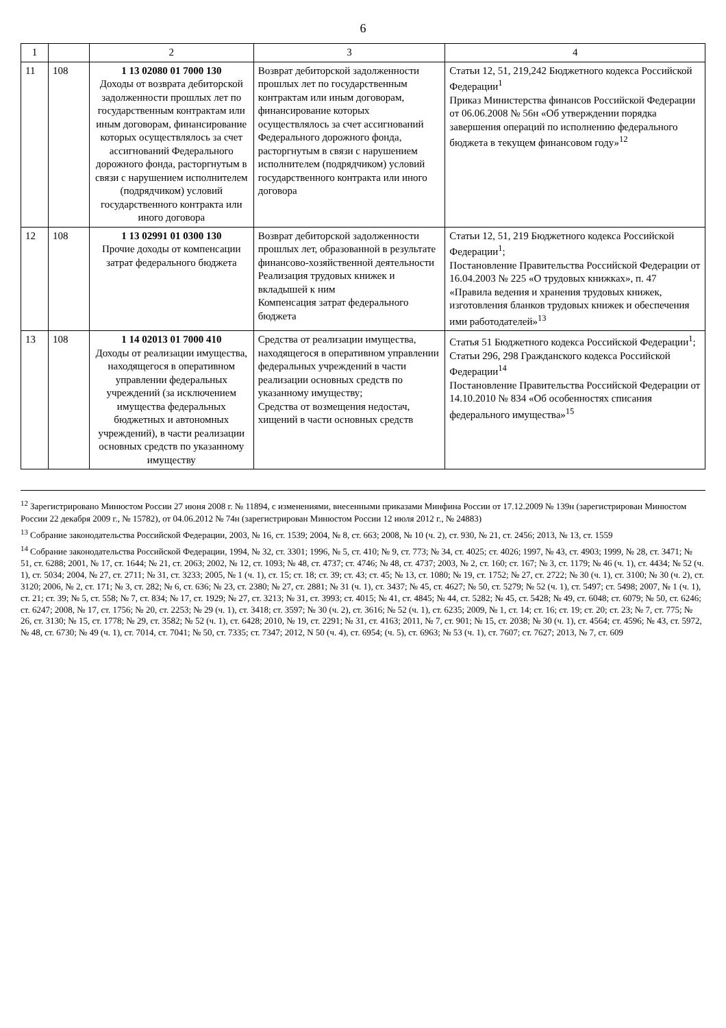6
| 1 | | 2 | 3 | 4 |
| --- | --- | --- | --- | --- |
| 11 | 108 | 1 13 02080 01 7000 130 Доходы от возврата дебиторской задолженности прошлых лет по государственным контрактам или иным договорам, финансирование которых осуществлялось за счет ассигнований Федерального дорожного фонда, расторгнутым в связи с нарушением исполнителем (подрядчиком) условий государственного контракта или иного договора | Возврат дебиторской задолженности прошлых лет по государственным контрактам или иным договорам, финансирование которых осуществлялось за счет ассигнований Федерального дорожного фонда, расторгнутым в связи с нарушением исполнителем (подрядчиком) условий государственного контракта или иного договора | Статьи 12, 51, 219,242 Бюджетного кодекса Российской Федерации<sup>1</sup> Приказ Министерства финансов Российской Федерации от 06.06.2008 № 56н «Об утверждении порядка завершения операций по исполнению федерального бюджета в текущем финансовом году»<sup>12</sup> |
| 12 | 108 | 1 13 02991 01 0300 130 Прочие доходы от компенсации затрат федерального бюджета | Возврат дебиторской задолженности прошлых лет, образованной в результате финансово-хозяйственной деятельности Реализация трудовых книжек и вкладышей к ним Компенсация затрат федерального бюджета | Статьи 12, 51, 219 Бюджетного кодекса Российской Федерации<sup>1</sup>; Постановление Правительства Российской Федерации от 16.04.2003 № 225 «О трудовых книжках», п. 47 «Правила ведения и хранения трудовых книжек, изготовления бланков трудовых книжек и обеспечения ими работодателей»<sup>13</sup> |
| 13 | 108 | 1 14 02013 01 7000 410 Доходы от реализации имущества, находящегося в оперативном управлении федеральных учреждений (за исключением имущества федеральных бюджетных и автономных учреждений), в части реализации основных средств по указанному имуществу | Средства от реализации имущества, находящегося в оперативном управлении федеральных учреждений в части реализации основных средств по указанному имуществу; Средства от возмещения недостач, хищений в части основных средств | Статья 51 Бюджетного кодекса Российской Федерации<sup>1</sup>; Статьи 296, 298 Гражданского кодекса Российской Федерации<sup>14</sup> Постановление Правительства Российской Федерации от 14.10.2010 № 834 «Об особенностях списания федерального имущества»<sup>15</sup> |
<sup>12</sup> Зарегистрировано Минюстом России 27 июня 2008 г. № 11894, с изменениями, внесенными приказами Минфина России от 17.12.2009 № 139н (зарегистрирован Минюстом России 22 декабря 2009 г., № 15782), от 04.06.2012 № 74н (зарегистрирован Минюстом России 12 июля 2012 г., № 24883)
<sup>13</sup> Собрание законодательства Российской Федерации, 2003, № 16, ст. 1539; 2004, № 8, ст. 663; 2008, № 10 (ч. 2), ст. 930, № 21, ст. 2456; 2013, № 13, ст. 1559
<sup>14</sup> Собрание законодательства Российской Федерации, 1994, № 32, ст. 3301; 1996, № 5, ст. 410; № 9, ст. 773; № 34, ст. 4025; ст. 4026; 1997, № 43, ст. 4903; 1999, № 28, ст. 3471; № 51, ст. 6288; 2001, № 17, ст. 1644; № 21, ст. 2063; 2002, № 12, ст. 1093; № 48, ст. 4737; ст. 4746; № 48, ст. 4737; 2003, № 2, ст. 160; ст. 167; № 3, ст. 1179; № 46 (ч. 1), ст. 4434; № 52 (ч. 1), ст. 5034; 2004, № 27, ст. 2711; № 31, ст. 3233; 2005, № 1 (ч. 1), ст. 15; ст. 18; ст. 39; ст. 43; ст. 45; № 13, ст. 1080; № 19, ст. 1752; № 27, ст. 2722; № 30 (ч. 1), ст. 3100; № 30 (ч. 2), ст. 3120; 2006, № 2, ст. 171; № 3, ст. 282; № 6, ст. 636; № 23, ст. 2380; № 27, ст. 2881; № 31 (ч. 1), ст. 3437; № 45, ст. 4627; № 50, ст. 5279; № 52 (ч. 1), ст. 5497; ст. 5498; 2007, № 1 (ч. 1), ст. 21; ст. 39; № 5, ст. 558; № 7, ст. 834; № 17, ст. 1929; № 27, ст. 3213; № 31, ст. 3993; ст. 4015; № 41, ст. 4845; № 44, ст. 5282; № 45, ст. 5428; № 49, ст. 6048; ст. 6079; № 50, ст. 6246; ст. 6247; 2008, № 17, ст. 1756; № 20, ст. 2253; № 29 (ч. 1), ст. 3418; ст. 3597; № 30 (ч. 2), ст. 3616; № 52 (ч. 1), ст. 6235; 2009, № 1, ст. 14; ст. 16; ст. 19; ст. 20; ст. 23; № 7, ст. 775; № 26, ст. 3130; № 15, ст. 1778; № 29, ст. 3582; № 52 (ч. 1), ст. 6428; 2010, № 19, ст. 2291; № 31, ст. 4163; 2011, № 7, ст. 901; № 15, ст. 2038; № 30 (ч. 1), ст. 4564; ст. 4596; № 43, ст. 5972, № 48, ст. 6730; № 49 (ч. 1), ст. 7014, ст. 7041; № 50, ст. 7335; ст. 7347; 2012, N 50 (ч. 4), ст. 6954; (ч. 5), ст. 6963; № 53 (ч. 1), ст. 7607; ст. 7627; 2013, № 7, ст. 609